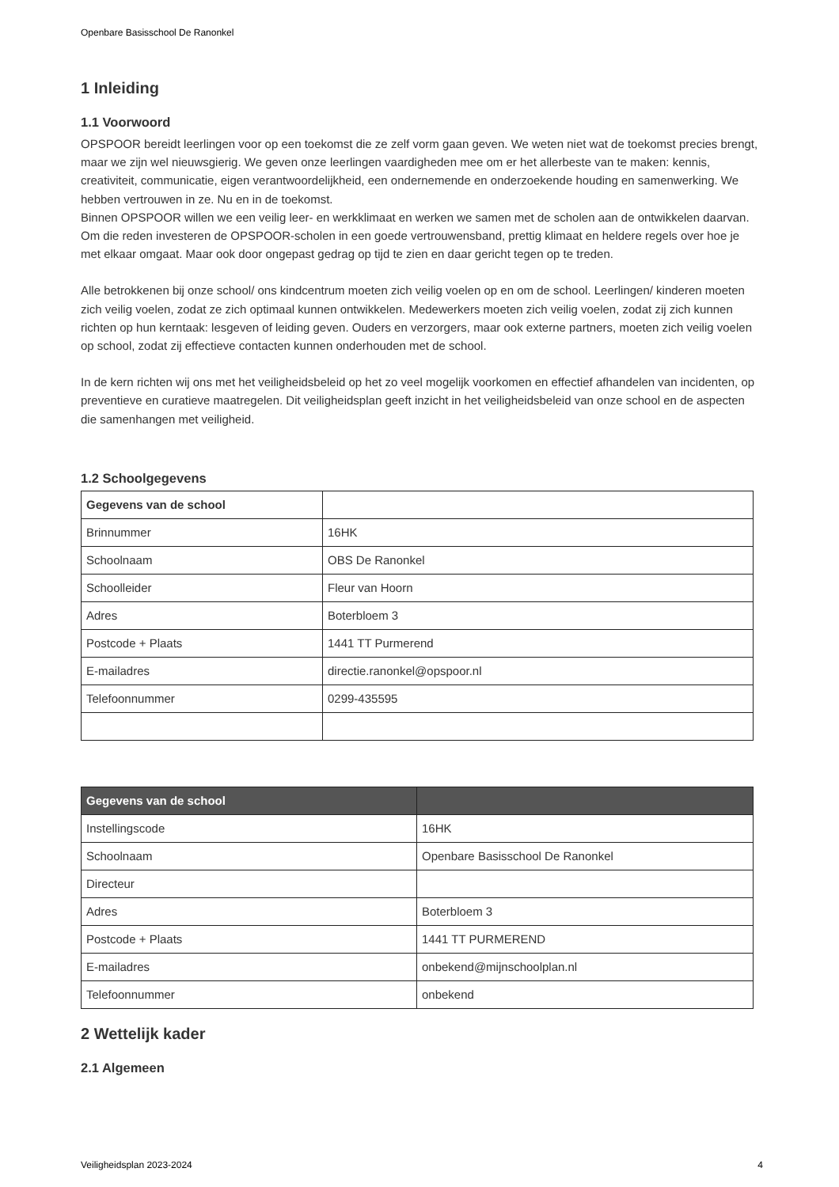Openbare Basisschool De Ranonkel
1 Inleiding
1.1 Voorwoord
OPSPOOR bereidt leerlingen voor op een toekomst die ze zelf vorm gaan geven. We weten niet wat de toekomst precies brengt, maar we zijn wel nieuwsgierig. We geven onze leerlingen vaardigheden mee om er het allerbeste van te maken: kennis, creativiteit, communicatie, eigen verantwoordelijkheid, een ondernemende en onderzoekende houding en samenwerking. We hebben vertrouwen in ze. Nu en in de toekomst.
Binnen OPSPOOR willen we een veilig leer- en werkklimaat en werken we samen met de scholen aan de ontwikkelen daarvan. Om die reden investeren de OPSPOOR-scholen in een goede vertrouwensband, prettig klimaat en heldere regels over hoe je met elkaar omgaat. Maar ook door ongepast gedrag op tijd te zien en daar gericht tegen op te treden.
Alle betrokkenen bij onze school/ ons kindcentrum moeten zich veilig voelen op en om de school. Leerlingen/ kinderen moeten zich veilig voelen, zodat ze zich optimaal kunnen ontwikkelen. Medewerkers moeten zich veilig voelen, zodat zij zich kunnen richten op hun kerntaak: lesgeven of leiding geven. Ouders en verzorgers, maar ook externe partners, moeten zich veilig voelen op school, zodat zij effectieve contacten kunnen onderhouden met de school.
In de kern richten wij ons met het veiligheidsbeleid op het zo veel mogelijk voorkomen en effectief afhandelen van incidenten, op preventieve en curatieve maatregelen. Dit veiligheidsplan geeft inzicht in het veiligheidsbeleid van onze school en de aspecten die samenhangen met veiligheid.
1.2 Schoolgegevens
| Gegevens van de school | |
| --- | --- |
| Brinnummer | 16HK |
| Schoolnaam | OBS De Ranonkel |
| Schoolleider | Fleur van Hoorn |
| Adres | Boterbloem 3 |
| Postcode + Plaats | 1441 TT Purmerend |
| E-mailadres | directie.ranonkel@opspoor.nl |
| Telefoonnummer | 0299-435595 |
| Gegevens van de school | |
| --- | --- |
| Instellingscode | 16HK |
| Schoolnaam | Openbare Basisschool De Ranonkel |
| Directeur | |
| Adres | Boterbloem 3 |
| Postcode + Plaats | 1441 TT PURMEREND |
| E-mailadres | onbekend@mijnschoolplan.nl |
| Telefoonnummer | onbekend |
2 Wettelijk kader
2.1 Algemeen
Veiligheidsplan 2023-2024 4